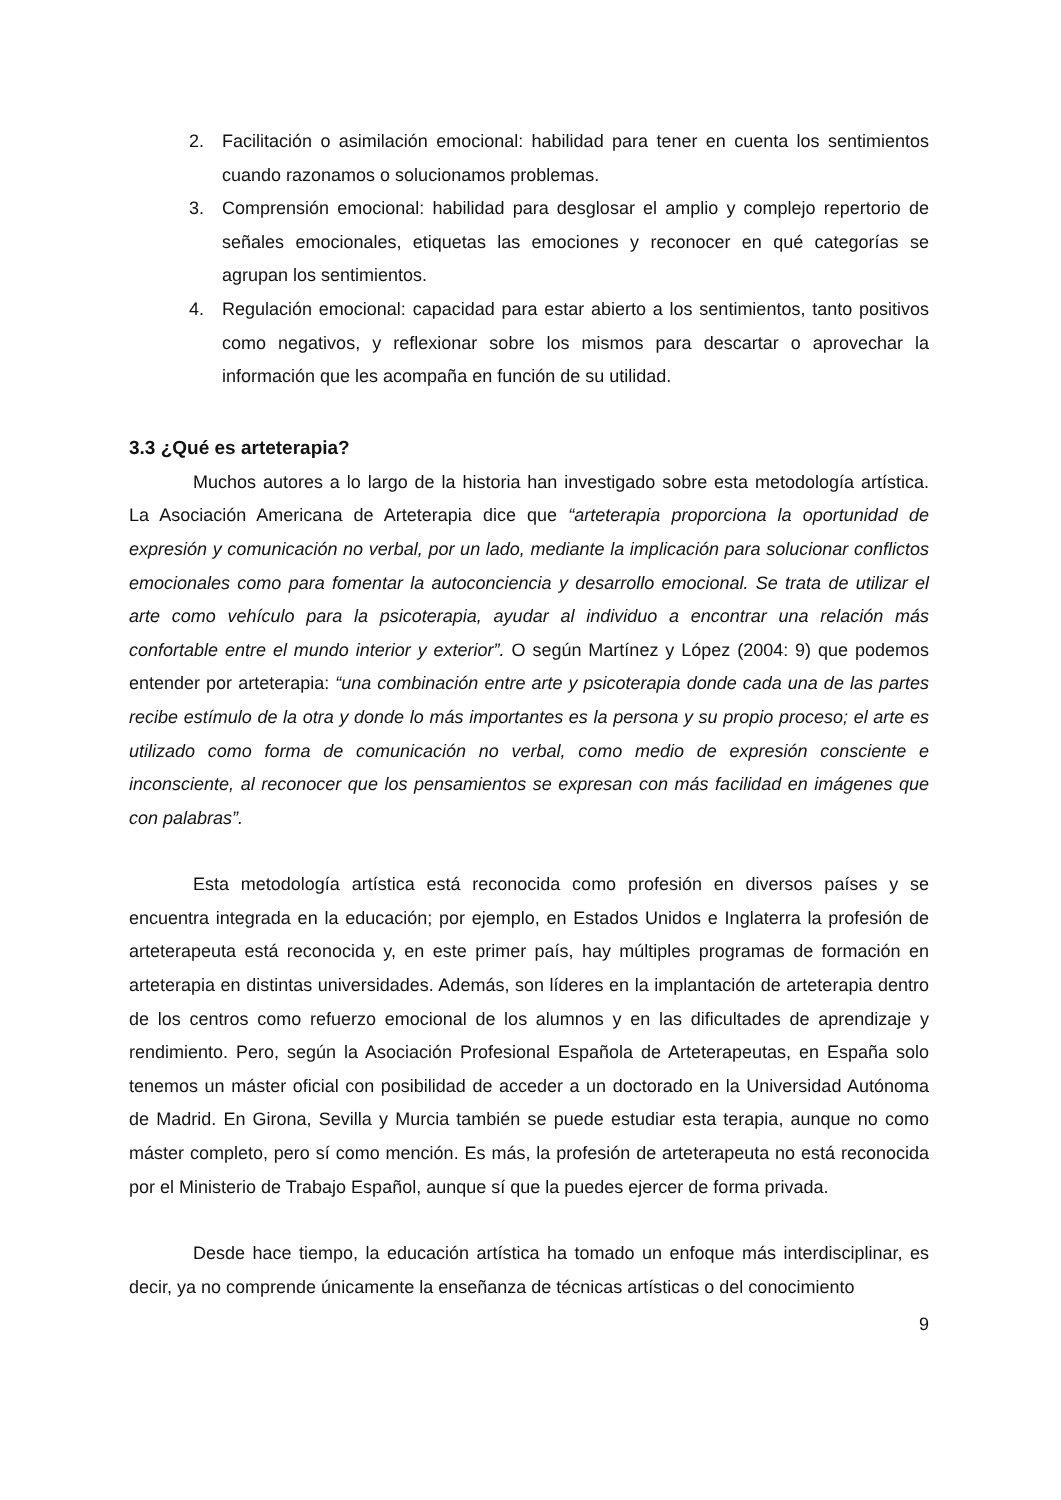2. Facilitación o asimilación emocional: habilidad para tener en cuenta los sentimientos cuando razonamos o solucionamos problemas.
3. Comprensión emocional: habilidad para desglosar el amplio y complejo repertorio de señales emocionales, etiquetas las emociones y reconocer en qué categorías se agrupan los sentimientos.
4. Regulación emocional: capacidad para estar abierto a los sentimientos, tanto positivos como negativos, y reflexionar sobre los mismos para descartar o aprovechar la información que les acompaña en función de su utilidad.
3.3 ¿Qué es arteterapia?
Muchos autores a lo largo de la historia han investigado sobre esta metodología artística. La Asociación Americana de Arteterapia dice que “arteterapia proporciona la oportunidad de expresión y comunicación no verbal, por un lado, mediante la implicación para solucionar conflictos emocionales como para fomentar la autoconciencia y desarrollo emocional. Se trata de utilizar el arte como vehículo para la psicoterapia, ayudar al individuo a encontrar una relación más confortable entre el mundo interior y exterior”. O según Martínez y López (2004: 9) que podemos entender por arteterapia: “una combinación entre arte y psicoterapia donde cada una de las partes recibe estímulo de la otra y donde lo más importantes es la persona y su propio proceso; el arte es utilizado como forma de comunicación no verbal, como medio de expresión consciente e inconsciente, al reconocer que los pensamientos se expresan con más facilidad en imágenes que con palabras”.
Esta metodología artística está reconocida como profesión en diversos países y se encuentra integrada en la educación; por ejemplo, en Estados Unidos e Inglaterra la profesión de arteterapeuta está reconocida y, en este primer país, hay múltiples programas de formación en arteterapia en distintas universidades. Además, son líderes en la implantación de arteterapia dentro de los centros como refuerzo emocional de los alumnos y en las dificultades de aprendizaje y rendimiento. Pero, según la Asociación Profesional Española de Arteterapeutas, en España solo tenemos un máster oficial con posibilidad de acceder a un doctorado en la Universidad Autónoma de Madrid. En Girona, Sevilla y Murcia también se puede estudiar esta terapia, aunque no como máster completo, pero sí como mención. Es más, la profesión de arteterapeuta no está reconocida por el Ministerio de Trabajo Español, aunque sí que la puedes ejercer de forma privada.
Desde hace tiempo, la educación artística ha tomado un enfoque más interdisciplinar, es decir, ya no comprende únicamente la enseñanza de técnicas artísticas o del conocimiento
9